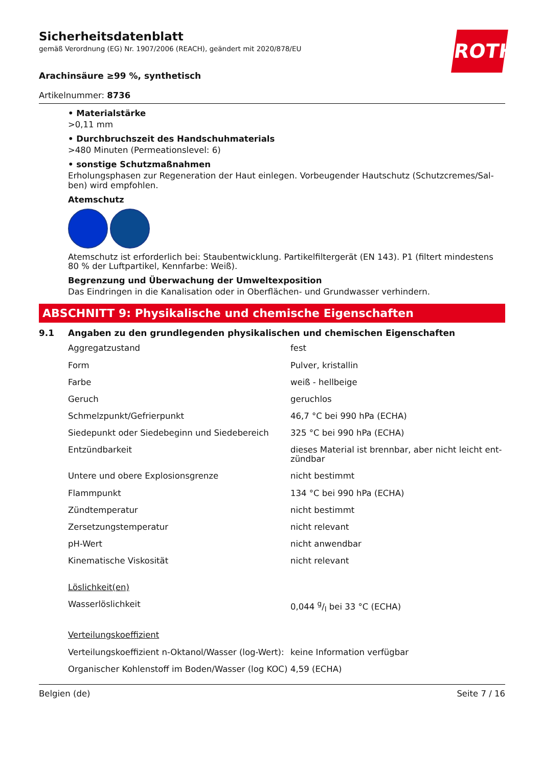ROTH
Sicherheitsdatenblatt
gemäß Verordnung (EG) Nr. 1907/2006 (REACH), geändert mit 2020/878/EU
Arachinsäure ≥99 %, synthetisch
Artikelnummer: 8736
• Materialstärke
>0,11 mm
• Durchbruchszeit des Handschuhmaterials
>480 Minuten (Permeationslevel: 6)
• sonstige Schutzmaßnahmen
Erholungsphasen zur Regeneration der Haut einlegen. Vorbeugender Hautschutz (Schutzcremes/Sal-ben) wird empfohlen.
Atemschutz
Atemschutz ist erforderlich bei: Staubentwicklung. Partikelfiltergerät (EN 143). P1 (filtert mindestens 80 % der Luftpartikel, Kennfarbe: Weiß).
Begrenzung und Überwachung der Umweltexposition
Das Eindringen in die Kanalisation oder in Oberflächen- und Grundwasser verhindern.
ABSCHNITT 9: Physikalische und chemische Eigenschaften
9.1 Angaben zu den grundlegenden physikalischen und chemischen Eigenschaften
| Aggregatzustand | fest |
| Form | Pulver, kristallin |
| Farbe | weiß - hellbeige |
| Geruch | geruchlos |
| Schmelzpunkt/Gefrierpunkt | 46,7 °C bei 990 hPa (ECHA) |
| Siedepunkt oder Siedebeginn und Siedebereich | 325 °C bei 990 hPa (ECHA) |
| Entzündbarkeit | dieses Material ist brennbar, aber nicht leicht ent-zündbar |
| Untere und obere Explosionsgrenze | nicht bestimmt |
| Flammpunkt | 134 °C bei 990 hPa (ECHA) |
| Zündtemperatur | nicht bestimmt |
| Zersetzungstemperatur | nicht relevant |
| pH-Wert | nicht anwendbar |
| Kinematische Viskosität | nicht relevant |
| Löslichkeit(en) | |
| Wasserlöslichkeit | 0,044 g/l bei 33 °C (ECHA) |
| Verteilungskoeffizient | |
| Verteilungskoeffizient n-Oktanol/Wasser (log-Wert): | keine Information verfügbar |
| Organischer Kohlenstoff im Boden/Wasser (log KOC) | 4,59 (ECHA) |
Belgien (de) Seite 7 / 16